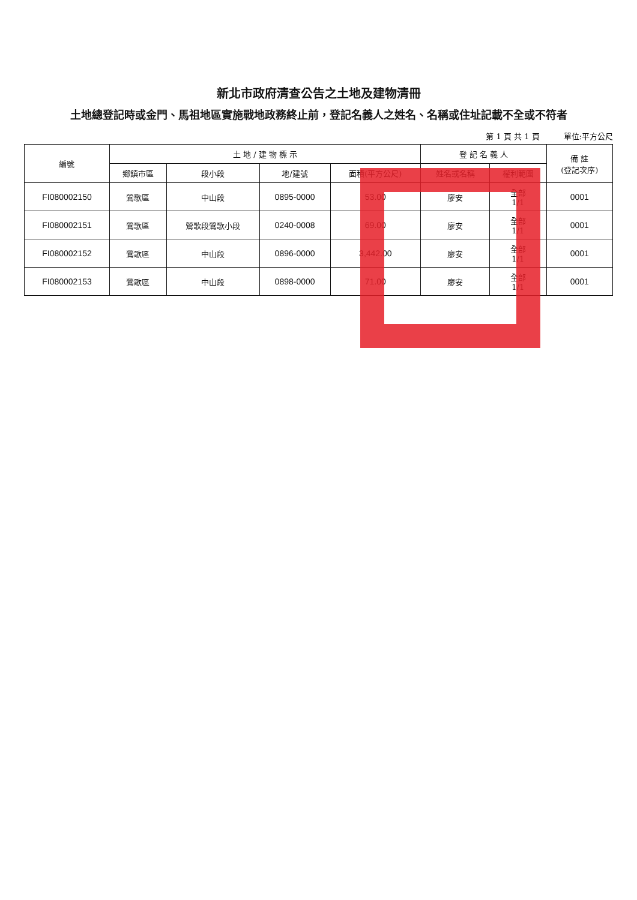新北市政府清查公告之土地及建物清冊
土地總登記時或金門、馬祖地區實施戰地政務終止前，登記名義人之姓名、名稱或住址記載不全或不符者
第 1 頁 共 1 頁 單位:平方公尺
| 編號 | 土 地 / 建 物 標 示 | | | | 登 記 名 義 人 | | 備 註 (登記次序) |
| --- | --- | --- | --- | --- | --- | --- | --- |
| | 鄉鎮市區 | 段小段 | 地/建號 | 面積(平方公尺) | 姓名或名稱 | 權利範圍 | |
| FI080002150 | 鶯歌區 | 中山段 | 0895-0000 | 53.00 | 廖安 | 全部 1/1 | 0001 |
| FI080002151 | 鶯歌區 | 鶯歌段鶯歌小段 | 0240-0008 | 69.00 | 廖安 | 全部 1/1 | 0001 |
| FI080002152 | 鶯歌區 | 中山段 | 0896-0000 | 3,442.00 | 廖安 | 全部 1/1 | 0001 |
| FI080002153 | 鶯歌區 | 中山段 | 0898-0000 | 71.00 | 廖安 | 全部 1/1 | 0001 |